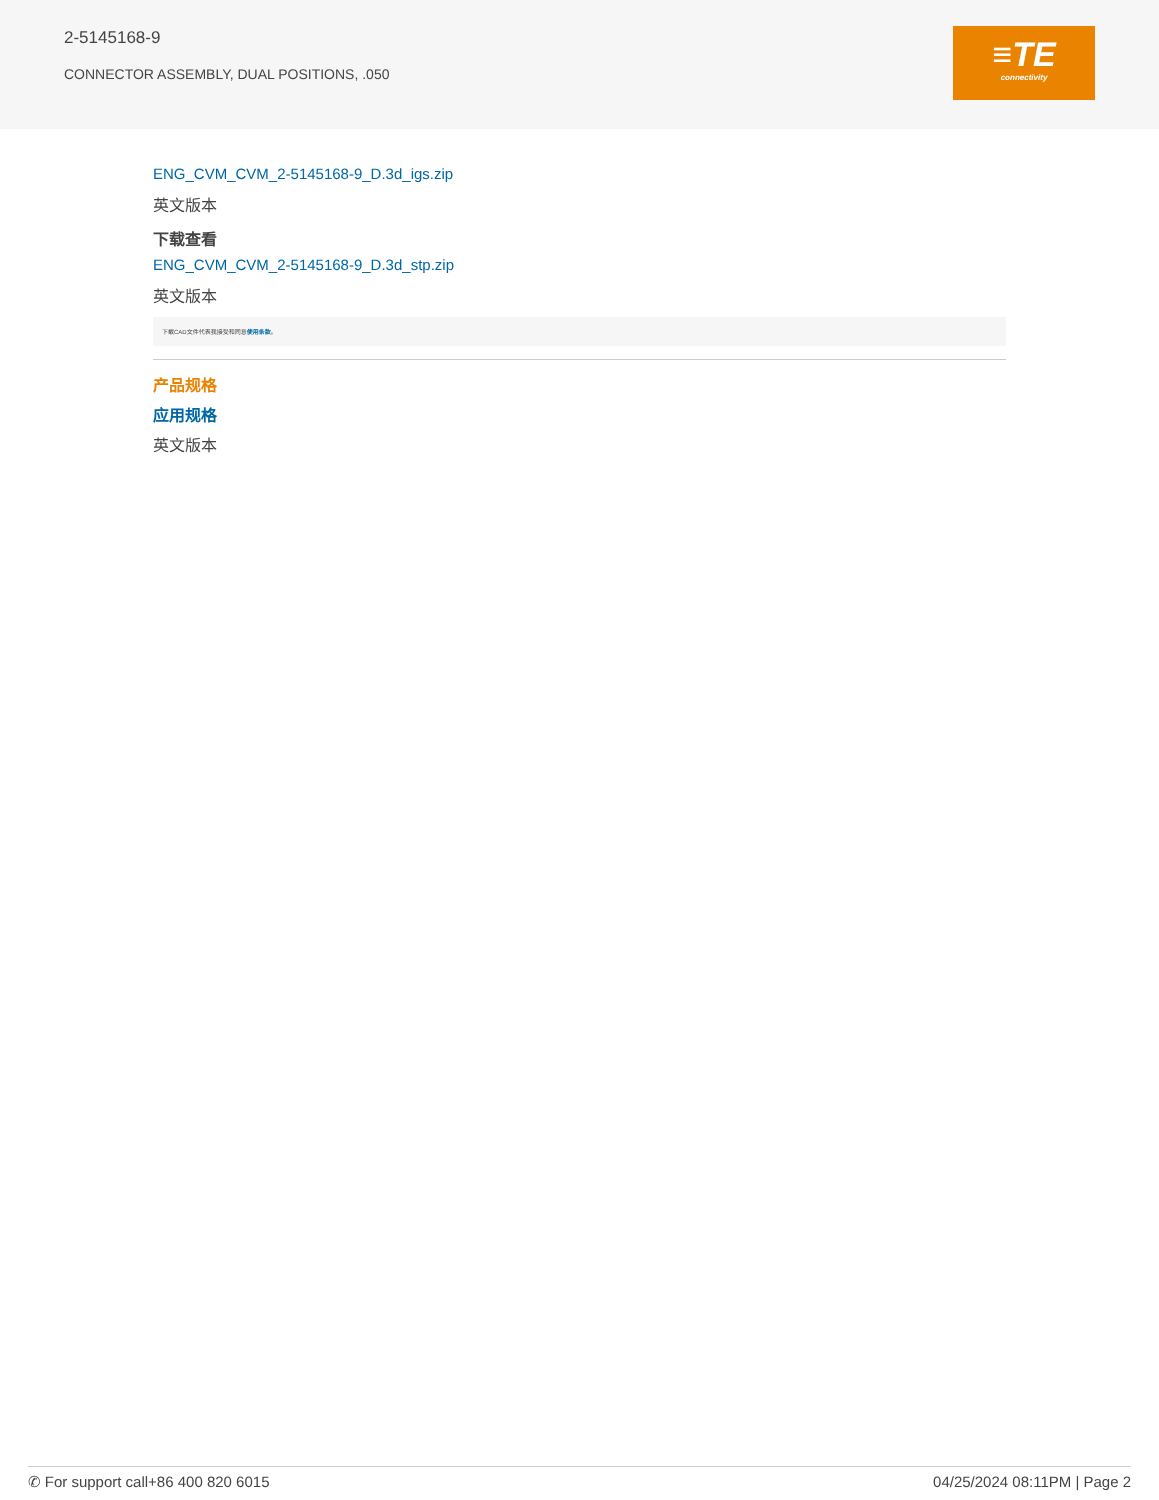2-5145168-9
CONNECTOR ASSEMBLY, DUAL POSITIONS, .050
≡TE
connectivity
ENG_CVM_CVM_2-5145168-9_D.3d_igs.zip
英文版本
下载查看
ENG_CVM_CVM_2-5145168-9_D.3d_stp.zip
英文版本
下载CAD文件代表我接受和同意使用条款。
产品规格
应用规格
英文版本
✆ For support call+86 400 820 6015 04/25/2024 08:11PM | Page 2